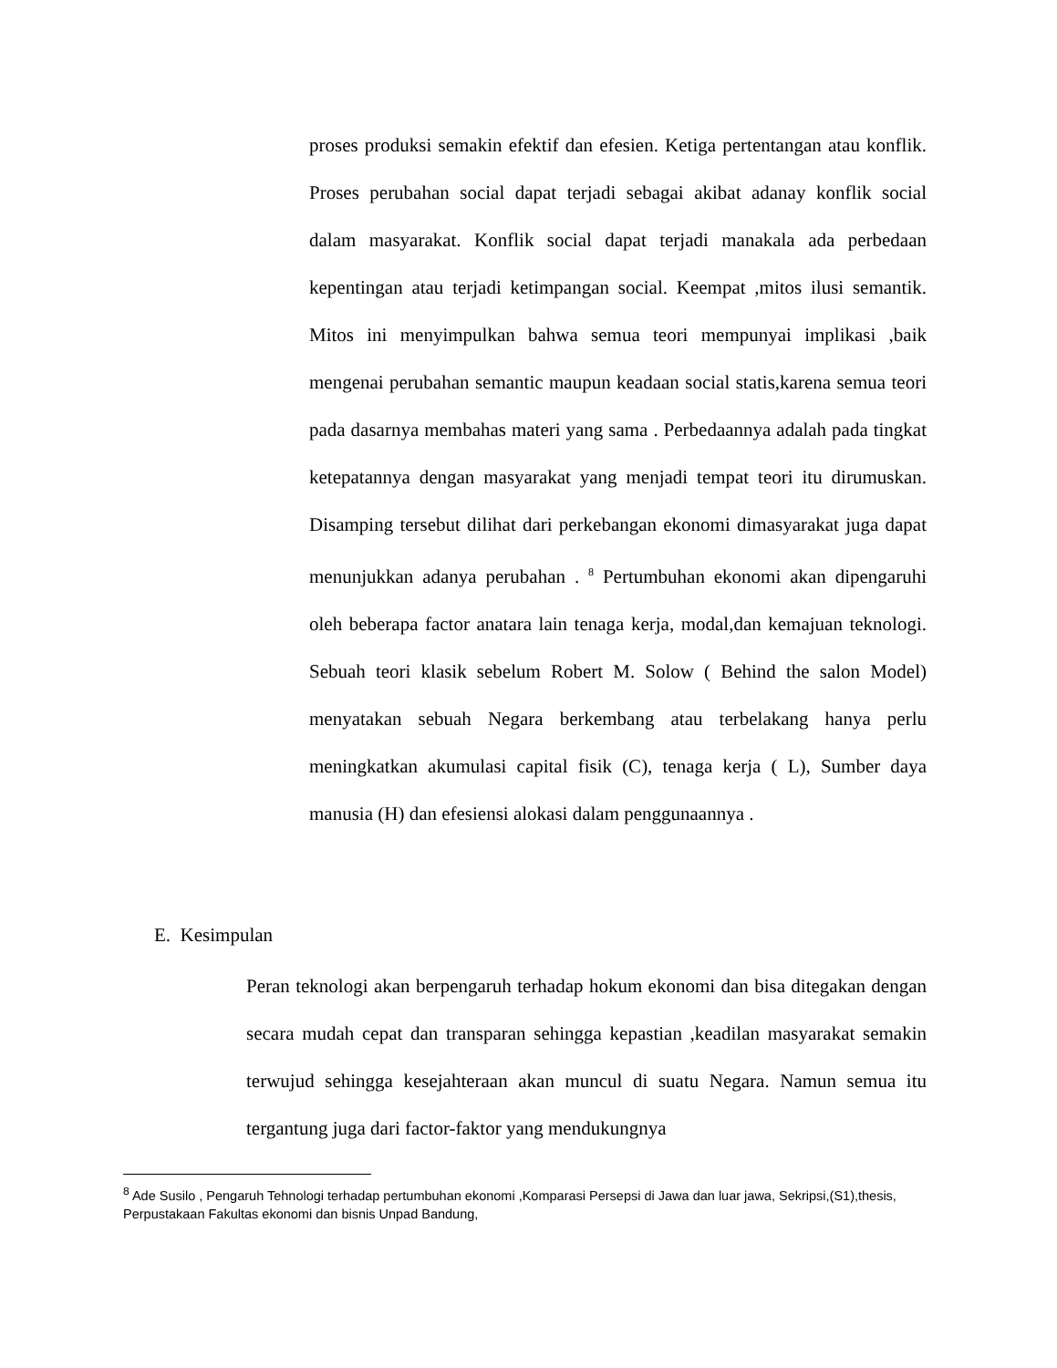proses produksi semakin efektif dan efesien. Ketiga pertentangan atau konflik. Proses perubahan social dapat terjadi sebagai akibat adanay konflik social dalam masyarakat. Konflik social dapat terjadi manakala ada perbedaan kepentingan atau terjadi ketimpangan social. Keempat ,mitos ilusi semantik. Mitos ini menyimpulkan bahwa semua teori mempunyai implikasi ,baik mengenai perubahan semantic maupun keadaan social statis,karena semua teori pada dasarnya membahas materi yang sama . Perbedaannya adalah pada tingkat ketepatannya dengan masyarakat yang menjadi tempat teori itu dirumuskan. Disamping tersebut dilihat dari perkebangan ekonomi dimasyarakat juga dapat menunjukkan adanya perubahan . <sup>8</sup> Pertumbuhan ekonomi akan dipengaruhi oleh beberapa factor anatara lain tenaga kerja, modal,dan kemajuan teknologi. Sebuah teori klasik sebelum Robert M. Solow ( Behind the salon Model) menyatakan sebuah Negara berkembang atau terbelakang hanya perlu meningkatkan akumulasi capital fisik (C), tenaga kerja ( L), Sumber daya manusia (H) dan efesiensi alokasi dalam penggunaannya .
E. Kesimpulan
Peran teknologi akan berpengaruh terhadap hokum ekonomi dan bisa ditegakan dengan secara mudah cepat dan transparan sehingga kepastian ,keadilan masyarakat semakin terwujud sehingga kesejahteraan akan muncul di suatu Negara. Namun semua itu tergantung juga dari factor-faktor yang mendukungnya
<sup>8</sup> Ade Susilo , Pengaruh Tehnologi terhadap pertumbuhan ekonomi ,Komparasi Persepsi di Jawa dan luar jawa, Sekripsi,(S1),thesis, Perpustakaan Fakultas ekonomi dan bisnis Unpad Bandung,